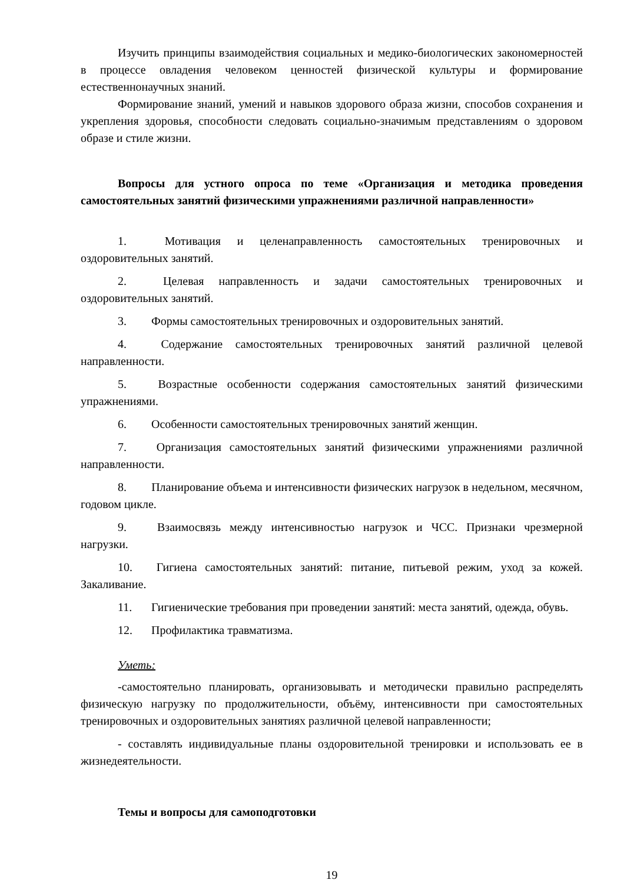Изучить принципы взаимодействия социальных и медико-биологических закономерностей в процессе овладения человеком ценностей физической культуры и формирование естественнонаучных знаний.
Формирование знаний, умений и навыков здорового образа жизни, способов сохранения и укрепления здоровья, способности следовать социально-значимым представлениям о здоровом образе и стиле жизни.
Вопросы для устного опроса по теме «Организация и методика проведения самостоятельных занятий физическими упражнениями различной направленности»
1. Мотивация и целенаправленность самостоятельных тренировочных и оздоровительных занятий.
2. Целевая направленность и задачи самостоятельных тренировочных и оздоровительных занятий.
3. Формы самостоятельных тренировочных и оздоровительных занятий.
4. Содержание самостоятельных тренировочных занятий различной целевой направленности.
5. Возрастные особенности содержания самостоятельных занятий физическими упражнениями.
6. Особенности самостоятельных тренировочных занятий женщин.
7. Организация самостоятельных занятий физическими упражнениями различной направленности.
8. Планирование объема и интенсивности физических нагрузок в недельном, месячном, годовом цикле.
9. Взаимосвязь между интенсивностью нагрузок и ЧСС. Признаки чрезмерной нагрузки.
10. Гигиена самостоятельных занятий: питание, питьевой режим, уход за кожей. Закаливание.
11. Гигиенические требования при проведении занятий: места занятий, одежда, обувь.
12. Профилактика травматизма.
Уметь:
-самостоятельно планировать, организовывать и методически правильно распределять физическую нагрузку по продолжительности, объёму, интенсивности при самостоятельных тренировочных и оздоровительных занятиях различной целевой направленности;
- составлять индивидуальные планы оздоровительной тренировки и использовать ее в жизнедеятельности.
Темы и вопросы для самоподготовки
19